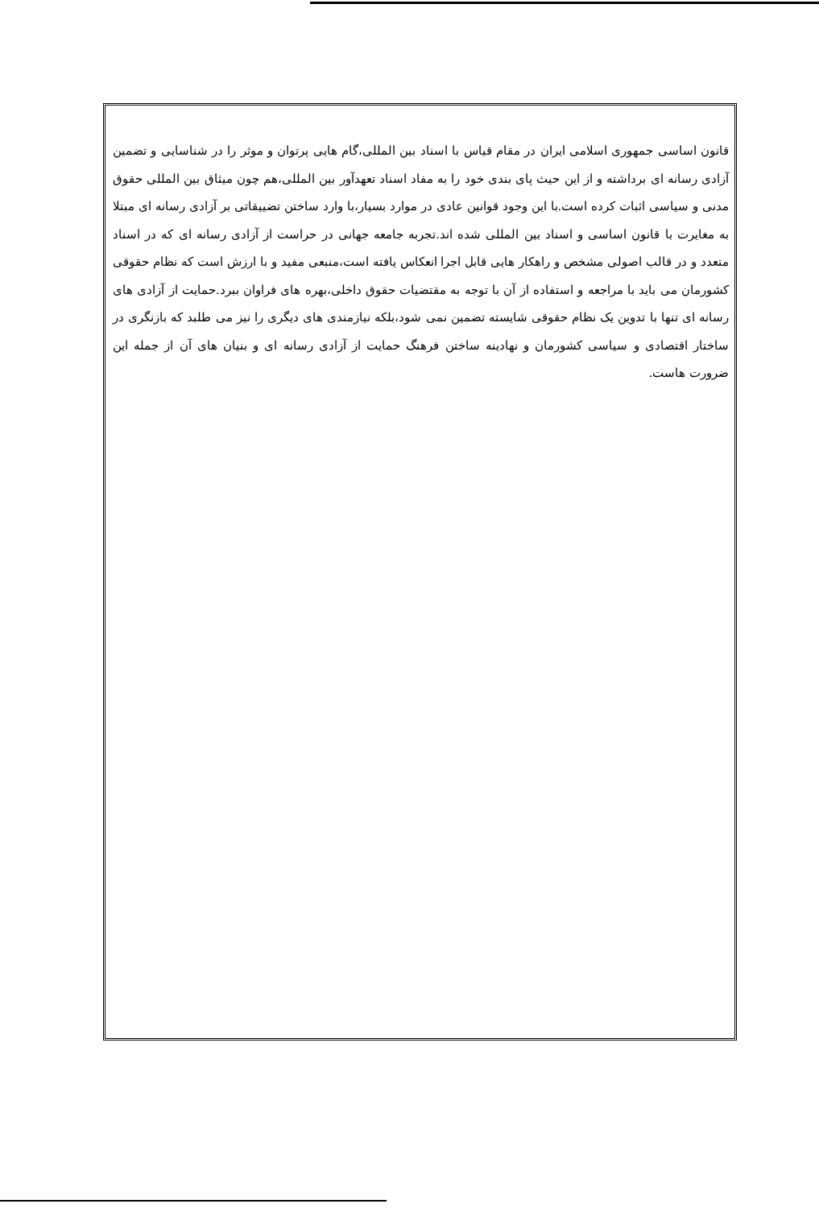قانون اساسی جمهوری اسلامی ایران در مقام قیاس با اسناد بین المللی،گام هایی پرتوان و موثر را در شناسایی و تضمین آزادی رسانه ای برداشته و از این حیث پای بندی خود را به مفاد اسناد تعهدآور بین المللی،هم چون میثاق بین المللی حقوق مدنی و سیاسی اثبات کرده است.با این وجود قوانین عادی در موارد بسیار،با وارد ساختن تضییقاتی بر آزادی رسانه ای مبتلا به مغایرت با قانون اساسی و اسناد بین المللی شده اند.تجربه جامعه جهانی در حراست از آزادی رسانه ای که در اسناد متعدد و در قالب اصولی مشخص و راهکار هایی قابل اجرا انعکاس یافته است،منبعی مفید و با ارزش است که نظام حقوقی کشورمان می باید با مراجعه و استفاده از آن با توجه به مقتضیات حقوق داخلی،بهره های فراوان ببرد.حمایت از آزادی های رسانه ای تنها با تدوین یک نظام حقوقی شایسته تضمین نمی شود،بلکه نیازمندی های دیگری را نیز می طلبد که بازنگری در ساختار اقتصادی و سیاسی کشورمان و نهادینه ساختن فرهنگ حمایت از آزادی رسانه ای و بنیان های آن از جمله این ضرورت هاست.